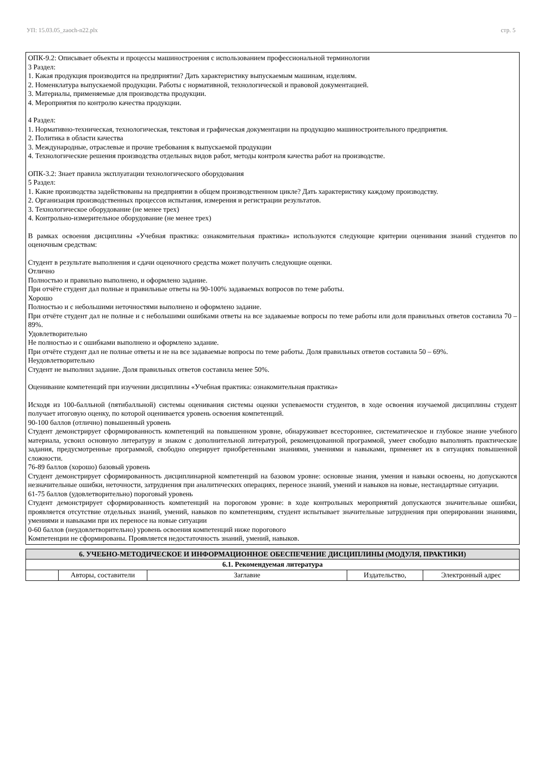УП: 15.03.05_zaoch-n22.plx стр. 5
ОПК-9.2: Описывает объекты и процессы машиностроения с использованием профессиональной терминологии
3 Раздел:
1. Какая продукция производится на предприятии? Дать характеристику выпускаемым машинам, изделиям.
2. Номенклатура выпускаемой продукции. Работы с нормативной, технологической и правовой документацией.
3. Материалы, применяемые для производства продукции.
4. Мероприятия по контролю качества продукции.
4 Раздел:
1. Нормативно-техническая, технологическая, текстовая и графическая документации на продукцию машиностроительного предприятия.
2. Политика в области качества
3. Международные, отраслевые и прочие требования к выпускаемой продукции
4. Технологические решения производства отдельных видов работ, методы контроля качества работ на производстве.
ОПК-3.2: Знает правила эксплуатации технологического оборудования
5 Раздел:
1. Какие производства задействованы на предприятии в общем производственном цикле? Дать характеристику каждому производству.
2. Организация производственных процессов испытания, измерения и регистрации результатов.
3. Технологическое оборудование (не менее трех)
4. Контрольно-измерительное оборудование (не менее трех)
В рамках освоения дисциплины «Учебная практика: ознакомительная практика» используются следующие критерии оценивания знаний студентов по оценочным средствам:
Студент в результате выполнения и сдачи оценочного средства может получить следующие оценки.
Отлично
Полностью и правильно выполнено, и оформлено задание.
При отчёте студент дал полные и правильные ответы на 90-100% задаваемых вопросов по теме работы.
Хорошо
Полностью и с небольшими неточностями выполнено и оформлено задание.
При отчёте студент дал не полные и с небольшими ошибками ответы на все задаваемые вопросы по теме работы или доля правильных ответов составила 70 – 89%.
Удовлетворительно
Не полностью и с ошибками выполнено и оформлено задание.
При отчёте студент дал не полные ответы и не на все задаваемые вопросы по теме работы. Доля правильных ответов составила 50 – 69%.
Неудовлетворительно
Студент не выполнил задание. Доля правильных ответов составила менее 50%.
Оценивание компетенций при изучении дисциплины «Учебная практика: ознакомительная практика»
Исходя из 100-балльной (пятибалльной) системы оценивания системы оценки успеваемости студентов, в ходе освоения изучаемой дисциплины студент получает итоговую оценку, по которой оценивается уровень освоения компетенций.
90-100 баллов (отлично) повышенный уровень
Студент демонстрирует сформированность компетенций на повышенном уровне, обнаруживает всестороннее, систематическое и глубокое знание учебного материала, усвоил основную литературу и знаком с дополнительной литературой, рекомендованной программой, умеет свободно выполнять практические задания, предусмотренные программой, свободно оперирует приобретенными знаниями, умениями и навыками, применяет их в ситуациях повышенной сложности.
76-89 баллов (хорошо) базовый уровень
Студент демонстрирует сформированность дисциплинарной компетенций на базовом уровне: основные знания, умения и навыки освоены, но допускаются незначительные ошибки, неточности, затруднения при аналитических операциях, переносе знаний, умений и навыков на новые, нестандартные ситуации.
61-75 баллов (удовлетворительно) пороговый уровень
Студент демонстрирует сформированность компетенций на пороговом уровне: в ходе контрольных мероприятий допускаются значительные ошибки, проявляется отсутствие отдельных знаний, умений, навыков по компетенциям, студент испытывает значительные затруднения при оперировании знаниями, умениями и навыками при их переносе на новые ситуации
0-60 баллов (неудовлетворительно) уровень освоения компетенций ниже порогового
Компетенции не сформированы. Проявляется недостаточность знаний, умений, навыков.
| 6. УЧЕБНО-МЕТОДИЧЕСКОЕ И ИНФОРМАЦИОННОЕ ОБЕСПЕЧЕНИЕ ДИСЦИПЛИНЫ (МОДУЛЯ, ПРАКТИКИ) | | | | |
| 6.1. Рекомендуемая литература | | | | |
| | Авторы, составители | Заглавие | Издательство, | Электронный адрес |